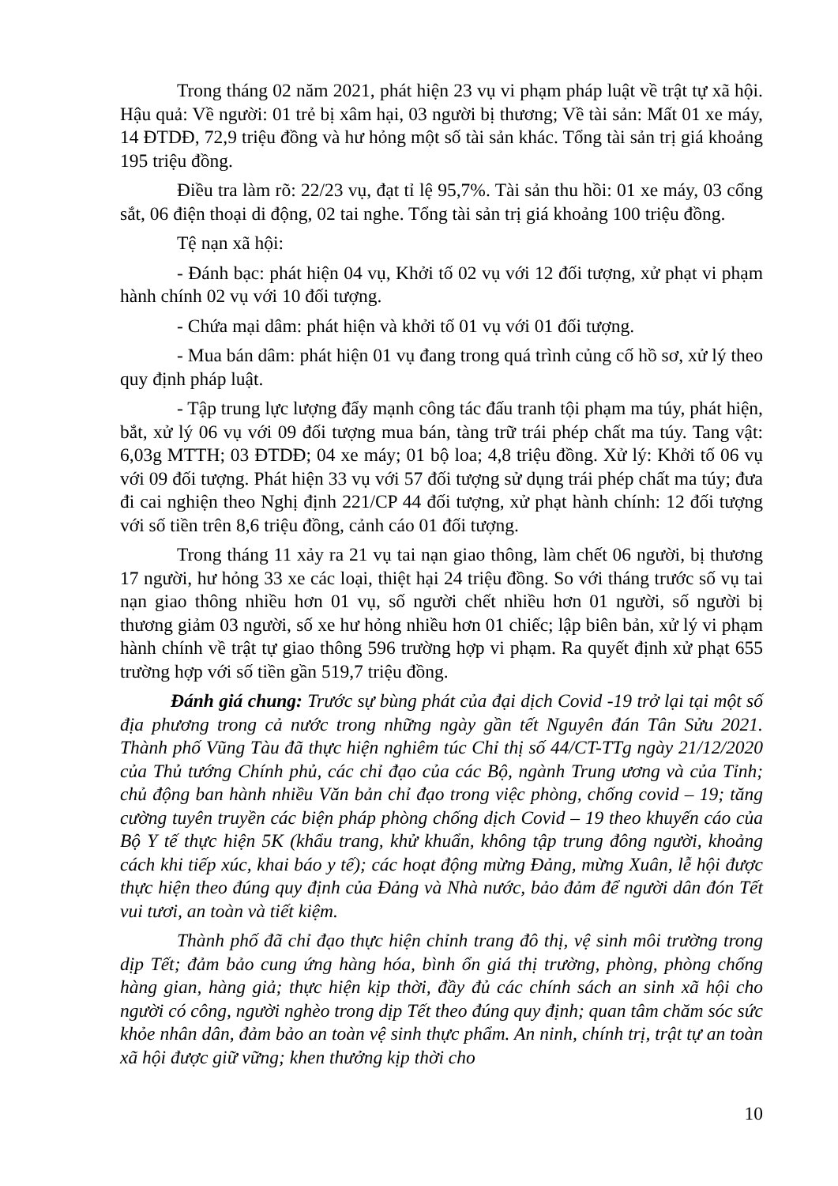Trong tháng 02 năm 2021, phát hiện 23 vụ vi phạm pháp luật về trật tự xã hội. Hậu quả: Về người: 01 trẻ bị xâm hại, 03 người bị thương; Về tài sản: Mất 01 xe máy, 14 ĐTDĐ, 72,9 triệu đồng và hư hỏng một số tài sản khác. Tổng tài sản trị giá khoảng 195 triệu đồng.
Điều tra làm rõ: 22/23 vụ, đạt tỉ lệ 95,7%. Tài sản thu hồi: 01 xe máy, 03 cổng sắt, 06 điện thoại di động, 02 tai nghe. Tổng tài sản trị giá khoảng 100 triệu đồng.
Tệ nạn xã hội:
- Đánh bạc: phát hiện 04 vụ, Khởi tố 02 vụ với 12 đối tượng, xử phạt vi phạm hành chính 02 vụ với 10 đối tượng.
- Chứa mại dâm: phát hiện và khởi tố 01 vụ với 01 đối tượng.
- Mua bán dâm: phát hiện 01 vụ đang trong quá trình củng cố hồ sơ, xử lý theo quy định pháp luật.
- Tập trung lực lượng đẩy mạnh công tác đấu tranh tội phạm ma túy, phát hiện, bắt, xử lý 06 vụ với 09 đối tượng mua bán, tàng trữ trái phép chất ma túy. Tang vật: 6,03g MTTH; 03 ĐTDĐ; 04 xe máy; 01 bộ loa; 4,8 triệu đồng. Xử lý: Khởi tố 06 vụ với 09 đối tượng. Phát hiện 33 vụ với 57 đối tượng sử dụng trái phép chất ma túy; đưa đi cai nghiện theo Nghị định 221/CP 44 đối tượng, xử phạt hành chính: 12 đối tượng với số tiền trên 8,6 triệu đồng, cảnh cáo 01 đối tượng.
Trong tháng 11 xảy ra 21 vụ tai nạn giao thông, làm chết 06 người, bị thương 17 người, hư hỏng 33 xe các loại, thiệt hại 24 triệu đồng. So với tháng trước số vụ tai nạn giao thông nhiều hơn 01 vụ, số người chết nhiều hơn 01 người, số người bị thương giảm 03 người, số xe hư hỏng nhiều hơn 01 chiếc; lập biên bản, xử lý vi phạm hành chính về trật tự giao thông 596 trường hợp vi phạm. Ra quyết định xử phạt 655 trường hợp với số tiền gần 519,7 triệu đồng.
Đánh giá chung: Trước sự bùng phát của đại dịch Covid -19 trở lại tại một số địa phương trong cả nước trong những ngày gần tết Nguyên đán Tân Sửu 2021. Thành phố Vũng Tàu đã thực hiện nghiêm túc Chỉ thị số 44/CT-TTg ngày 21/12/2020 của Thủ tướng Chính phủ, các chỉ đạo của các Bộ, ngành Trung ương và của Tỉnh; chủ động ban hành nhiều Văn bản chỉ đạo trong việc phòng, chống covid – 19; tăng cường tuyên truyền các biện pháp phòng chống dịch Covid – 19 theo khuyến cáo của Bộ Y tế thực hiện 5K (khẩu trang, khử khuẩn, không tập trung đông người, khoảng cách khi tiếp xúc, khai báo y tế); các hoạt động mừng Đảng, mừng Xuân, lễ hội được thực hiện theo đúng quy định của Đảng và Nhà nước, bảo đảm để người dân đón Tết vui tươi, an toàn và tiết kiệm.
Thành phố đã chỉ đạo thực hiện chỉnh trang đô thị, vệ sinh môi trường trong dịp Tết; đảm bảo cung ứng hàng hóa, bình ổn giá thị trường, phòng, phòng chống hàng gian, hàng giả; thực hiện kịp thời, đầy đủ các chính sách an sinh xã hội cho người có công, người nghèo trong dịp Tết theo đúng quy định; quan tâm chăm sóc sức khỏe nhân dân, đảm bảo an toàn vệ sinh thực phẩm. An ninh, chính trị, trật tự an toàn xã hội được giữ vững; khen thưởng kịp thời cho
10